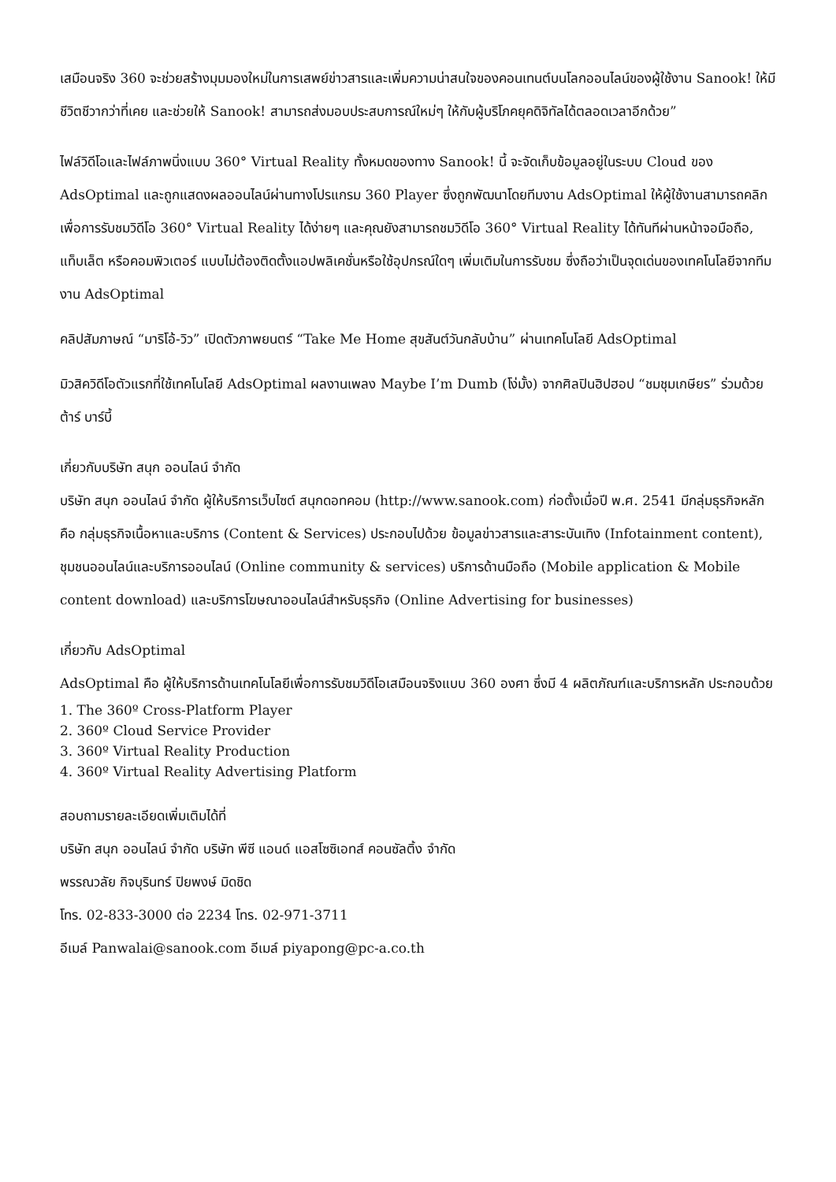เสมือนจริง 360 จะช่วยสร้างมุมมองใหม่ในการเสพย์ข่าวสารและเพิ่มความน่าสนใจของคอนเทนต์บนโลกออนไลน์ของผู้ใช้งาน Sanook! ให้มีชีวิตชีวากว่าที่เคย และช่วยให้ Sanook! สามารถส่งมอบประสบการณ์ใหม่ๆ ให้กับผู้บริโภคยุคดิจิทัลได้ตลอดเวลาอีกด้วย”
ไฟล์วิดีโอและไฟล์ภาพนิ่งแบบ 360° Virtual Reality ทั้งหมดของทาง Sanook! นี้ จะจัดเก็บข้อมูลอยู่ในระบบ Cloud ของ AdsOptimal และถูกแสดงผลออนไลน์ผ่านทางโปรแกรม 360 Player ซึ่งถูกพัฒนาโดยทีมงาน AdsOptimal ให้ผู้ใช้งานสามารถคลิกเพื่อการรับชมวิดีโอ 360° Virtual Reality ได้ง่ายๆ และคุณยังสามารถชมวิดีโอ 360° Virtual Reality ได้ทันทีผ่านหน้าจอมือถือ, แท็บเล็ต หรือคอมพิวเตอร์ แบบไม่ต้องติดตั้งแอปพลิเคชั่นหรือใช้อุปกรณ์ใดๆ เพิ่มเติมในการรับชม ซึ่งถือว่าเป็นจุดเด่นของเทคโนโลยีจากทีมงาน AdsOptimal
คลิปสัมภาษณ์ “มาริโอ้-วิว” เปิดตัวภาพยนตร์ “Take Me Home สุขสันต์วันกลับบ้าน” ผ่านเทคโนโลยี AdsOptimal
มิวสิควิดีโอตัวแรกที่ใช้เทคโนโลยี AdsOptimal ผลงานเพลง Maybe I’m Dumb (โง่มั้ง) จากศิลปินฮิปฮอป “ชมชุมเกษียร” ร่วมด้วย ต้าร์ บาร์บี้
เกี่ยวกับบริษัท สนุก ออนไลน์ จำกัด
บริษัท สนุก ออนไลน์ จำกัด ผู้ให้บริการเว็บไซต์ สนุกดอทคอม (http://www.sanook.com) ก่อตั้งเมื่อปี พ.ศ. 2541 มีกลุ่มธุรกิจหลัก คือ กลุ่มธุรกิจเนื้อหาและบริการ (Content & Services) ประกอบไปด้วย ข้อมูลข่าวสารและสาระบันเทิง (Infotainment content), ชุมชนออนไลน์และบริการออนไลน์ (Online community & services) บริการด้านมือถือ (Mobile application & Mobile content download) และบริการโฆษณาออนไลน์สำหรับธุรกิจ (Online Advertising for businesses)
เกี่ยวกับ AdsOptimal
AdsOptimal คือ ผู้ให้บริการด้านเทคโนโลยีเพื่อการรับชมวิดีโอเสมือนจริงแบบ 360 องศา ซึ่งมี 4 ผลิตภัณฑ์และบริการหลัก ประกอบด้วย
1. The 360º Cross-Platform Player
2. 360º Cloud Service Provider
3. 360º Virtual Reality Production
4. 360º Virtual Reality Advertising Platform
สอบถามรายละเอียดเพิ่มเติมได้ที่
บริษัท สนุก ออนไลน์ จำกัด บริษัท พีซี แอนด์ แอสโซซิเอทส์ คอนซัลติ้ง จำกัด
พรรณวลัย กิจบุรินทร์ ปิยพงษ์ มิดชิด
โทร. 02-833-3000 ต่อ 2234 โทร. 02-971-3711
อีเมล์ Panwalai@sanook.com อีเมล์ piyapong@pc-a.co.th